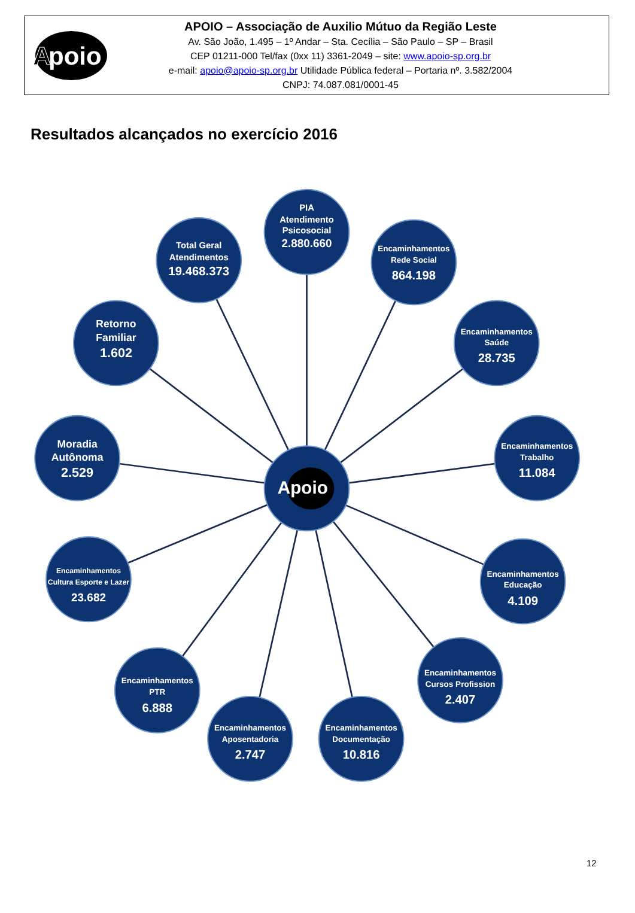A
poio
APOIO – Associação de Auxilio Mútuo da Região Leste
Av. São João, 1.495 – 1º Andar – Sta. Cecília – São Paulo – SP – Brasil
CEP 01211-000 Tel/fax (0xx 11) 3361-2049 – site: www.apoio-sp.org.br
e-mail: apoio@apoio-sp.org.br Utilidade Pública federal – Portaria nº. 3.582/2004
CNPJ: 74.087.081/0001-45
Resultados alcançados no exercício 2016
Apoio
Total Geral
Atendimentos
19.468.373
PIA
Atendimento
Psicosocial
2.880.660
Encaminhamentos
Rede Social
864.198
Retorno
Familiar
1.602
Encaminhamentos
Saúde
28.735
Moradia
Autônoma
2.529
Encaminhamentos
Trabalho
11.084
Encaminhamentos
Cultura Esporte e Lazer
23.682
Encaminhamentos
Educação
4.109
Encaminhamentos
PTR
6.888
Encaminhamentos
Cursos Profission
2.407
Encaminhamentos
Aposentadoria
2.747
Encaminhamentos
Documentação
10.816
12